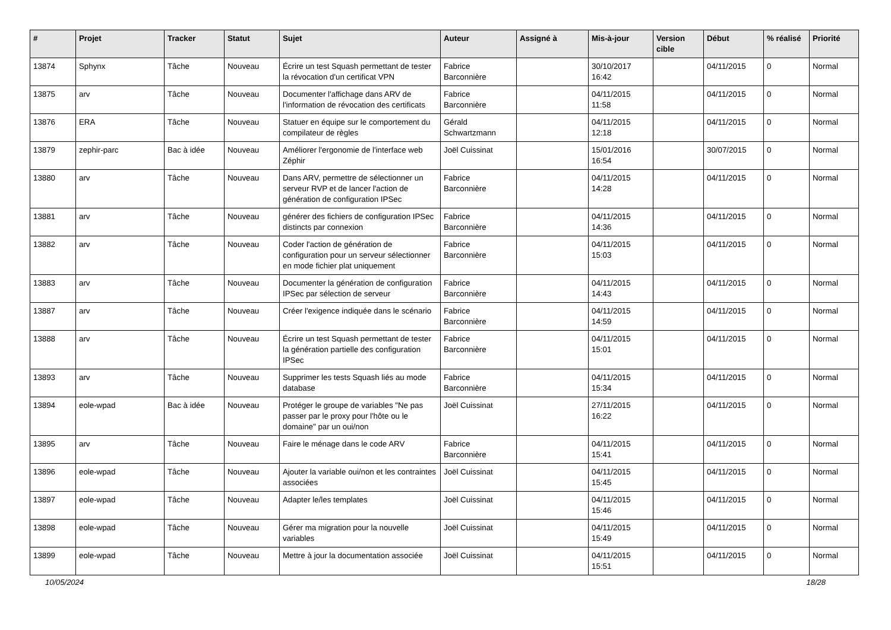| # | Projet | Tracker | Statut | Sujet | Auteur | Assigné à | Mis-à-jour | Version cible | Début | % réalisé | Priorité |
| --- | --- | --- | --- | --- | --- | --- | --- | --- | --- | --- | --- |
| 13874 | Sphynx | Tâche | Nouveau | Écrire un test Squash permettant de tester la révocation d'un certificat VPN | Fabrice Barconnière | | 30/10/2017 16:42 | | 04/11/2015 | 0 | Normal |
| 13875 | arv | Tâche | Nouveau | Documenter l'affichage dans ARV de l'information de révocation des certificats | Fabrice Barconnière | | 04/11/2015 11:58 | | 04/11/2015 | 0 | Normal |
| 13876 | ERA | Tâche | Nouveau | Statuer en équipe sur le comportement du compilateur de règles | Gérald Schwartzmann | | 04/11/2015 12:18 | | 04/11/2015 | 0 | Normal |
| 13879 | zephir-parc | Bac à idée | Nouveau | Améliorer l'ergonomie de l'interface web Zéphir | Joël Cuissinat | | 15/01/2016 16:54 | | 30/07/2015 | 0 | Normal |
| 13880 | arv | Tâche | Nouveau | Dans ARV, permettre de sélectionner un serveur RVP et de lancer l'action de génération de configuration IPSec | Fabrice Barconnière | | 04/11/2015 14:28 | | 04/11/2015 | 0 | Normal |
| 13881 | arv | Tâche | Nouveau | générer des fichiers de configuration IPSec distincts par connexion | Fabrice Barconnière | | 04/11/2015 14:36 | | 04/11/2015 | 0 | Normal |
| 13882 | arv | Tâche | Nouveau | Coder l'action de génération de configuration pour un serveur sélectionner en mode fichier plat uniquement | Fabrice Barconnière | | 04/11/2015 15:03 | | 04/11/2015 | 0 | Normal |
| 13883 | arv | Tâche | Nouveau | Documenter la génération de configuration IPSec par sélection de serveur | Fabrice Barconnière | | 04/11/2015 14:43 | | 04/11/2015 | 0 | Normal |
| 13887 | arv | Tâche | Nouveau | Créer l'exigence indiquée dans le scénario | Fabrice Barconnière | | 04/11/2015 14:59 | | 04/11/2015 | 0 | Normal |
| 13888 | arv | Tâche | Nouveau | Écrire un test Squash permettant de tester la génération partielle des configuration IPSec | Fabrice Barconnière | | 04/11/2015 15:01 | | 04/11/2015 | 0 | Normal |
| 13893 | arv | Tâche | Nouveau | Supprimer les tests Squash liés au mode database | Fabrice Barconnière | | 04/11/2015 15:34 | | 04/11/2015 | 0 | Normal |
| 13894 | eole-wpad | Bac à idée | Nouveau | Protéger le groupe de variables "Ne pas passer par le proxy pour l'hôte ou le domaine" par un oui/non | Joël Cuissinat | | 27/11/2015 16:22 | | 04/11/2015 | 0 | Normal |
| 13895 | arv | Tâche | Nouveau | Faire le ménage dans le code ARV | Fabrice Barconnière | | 04/11/2015 15:41 | | 04/11/2015 | 0 | Normal |
| 13896 | eole-wpad | Tâche | Nouveau | Ajouter la variable oui/non et les contraintes associées | Joël Cuissinat | | 04/11/2015 15:45 | | 04/11/2015 | 0 | Normal |
| 13897 | eole-wpad | Tâche | Nouveau | Adapter le/les templates | Joël Cuissinat | | 04/11/2015 15:46 | | 04/11/2015 | 0 | Normal |
| 13898 | eole-wpad | Tâche | Nouveau | Gérer ma migration pour la nouvelle variables | Joël Cuissinat | | 04/11/2015 15:49 | | 04/11/2015 | 0 | Normal |
| 13899 | eole-wpad | Tâche | Nouveau | Mettre à jour la documentation associée | Joël Cuissinat | | 04/11/2015 15:51 | | 04/11/2015 | 0 | Normal |
10/05/2024 18/28